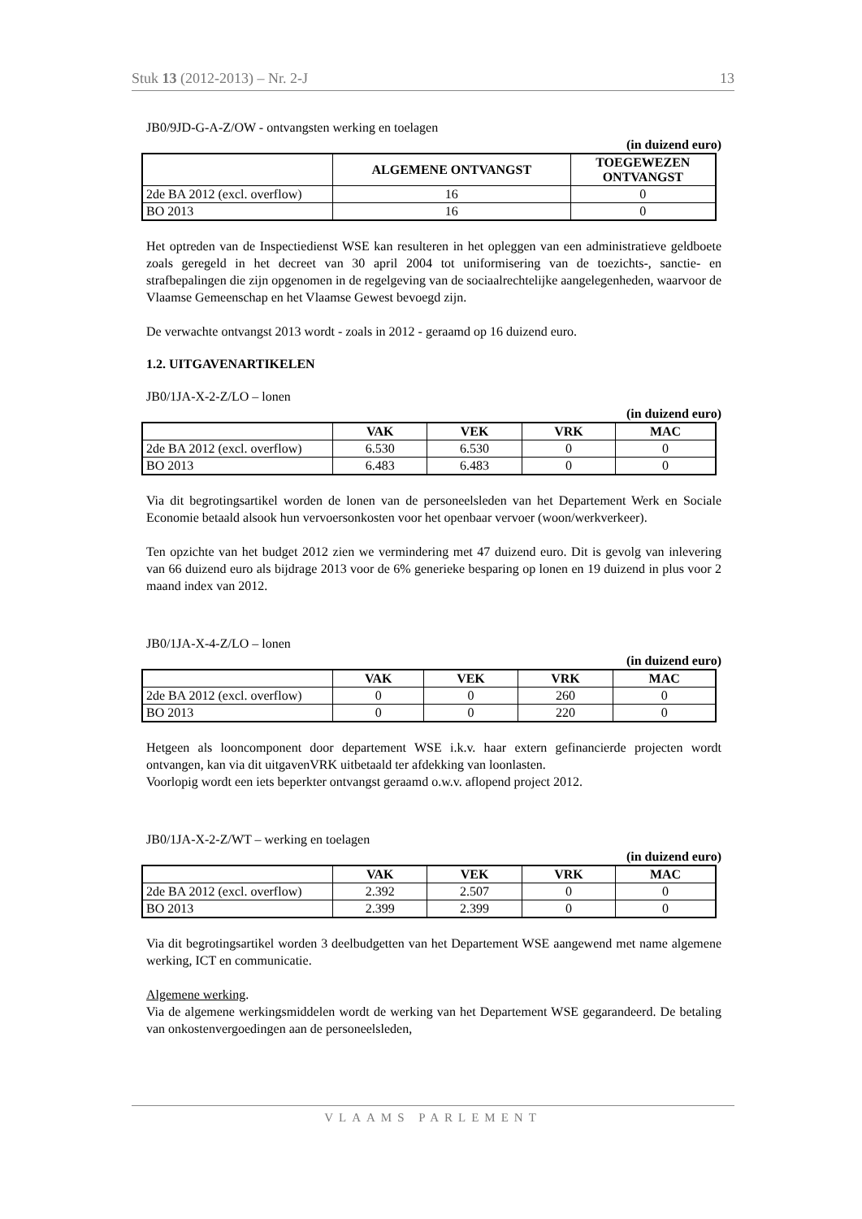Stuk 13 (2012-2013) – Nr. 2-J 13
JB0/9JD-G-A-Z/OW - ontvangsten werking en toelagen
(in duizend euro)
| | ALGEMENE ONTVANGST | TOEGEWEZEN ONTVANGST |
| --- | --- | --- |
| 2de BA 2012 (excl. overflow) | 16 | 0 |
| BO 2013 | 16 | 0 |
Het optreden van de Inspectiedienst WSE kan resulteren in het opleggen van een administratieve geldboete zoals geregeld in het decreet van 30 april 2004 tot uniformisering van de toezichts-, sanctie- en strafbepalingen die zijn opgenomen in de regelgeving van de sociaalrechtelijke aangelegenheden, waarvoor de Vlaamse Gemeenschap en het Vlaamse Gewest bevoegd zijn.
De verwachte ontvangst 2013 wordt - zoals in 2012 - geraamd op 16 duizend euro.
1.2. UITGAVENARTIKELEN
JB0/1JA-X-2-Z/LO – lonen
(in duizend euro)
| | VAK | VEK | VRK | MAC |
| --- | --- | --- | --- | --- |
| 2de BA 2012 (excl. overflow) | 6.530 | 6.530 | 0 | 0 |
| BO 2013 | 6.483 | 6.483 | 0 | 0 |
Via dit begrotingsartikel worden de lonen van de personeelsleden van het Departement Werk en Sociale Economie betaald alsook hun vervoersonkosten voor het openbaar vervoer (woon/werkverkeer).
Ten opzichte van het budget 2012 zien we vermindering met 47 duizend euro. Dit is gevolg van inlevering van 66 duizend euro als bijdrage 2013 voor de 6% generieke besparing op lonen en 19 duizend in plus voor 2 maand index van 2012.
JB0/1JA-X-4-Z/LO – lonen
(in duizend euro)
| | VAK | VEK | VRK | MAC |
| --- | --- | --- | --- | --- |
| 2de BA 2012 (excl. overflow) | 0 | 0 | 260 | 0 |
| BO 2013 | 0 | 0 | 220 | 0 |
Hetgeen als looncomponent door departement WSE i.k.v. haar extern gefinancierde projecten wordt ontvangen, kan via dit uitgavenVRK uitbetaald ter afdekking van loonlasten.
Voorlopig wordt een iets beperkter ontvangst geraamd o.w.v. aflopend project 2012.
JB0/1JA-X-2-Z/WT – werking en toelagen
(in duizend euro)
| | VAK | VEK | VRK | MAC |
| --- | --- | --- | --- | --- |
| 2de BA 2012 (excl. overflow) | 2.392 | 2.507 | 0 | 0 |
| BO 2013 | 2.399 | 2.399 | 0 | 0 |
Via dit begrotingsartikel worden 3 deelbudgetten van het Departement WSE aangewend met name algemene werking, ICT en communicatie.
Algemene werking.
Via de algemene werkingsmiddelen wordt de werking van het Departement WSE gegarandeerd. De betaling van onkostenvergoedingen aan de personeelsleden,
VLAAMS PARLEMENT